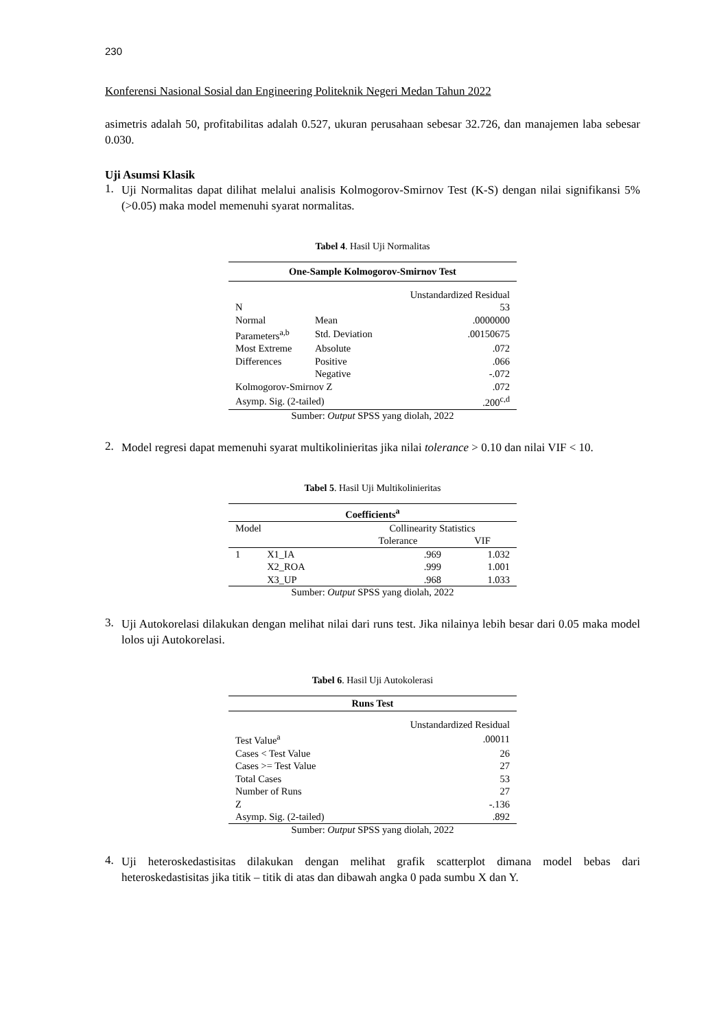230
Konferensi Nasional Sosial dan Engineering Politeknik Negeri Medan Tahun 2022
asimetris adalah 50, profitabilitas adalah 0.527, ukuran perusahaan sebesar 32.726, dan manajemen laba sebesar 0.030.
Uji Asumsi Klasik
1.
Uji Normalitas dapat dilihat melalui analisis Kolmogorov-Smirnov Test (K-S) dengan nilai signifikansi 5% (>0.05) maka model memenuhi syarat normalitas.
Tabel 4. Hasil Uji Normalitas
| One-Sample Kolmogorov-Smirnov Test | | |
| --- | --- | --- |
| | | Unstandardized Residual |
| N | | 53 |
| Normal | Mean | .0000000 |
| Parameters<sup>a,b</sup> | Std. Deviation | .00150675 |
| Most Extreme | Absolute | .072 |
| Differences | Positive | .066 |
| | Negative | -.072 |
| Kolmogorov-Smirnov Z | | .072 |
| Asymp. Sig. (2-tailed) | | .200<sup>c,d</sup> |
Sumber: Output SPSS yang diolah, 2022
2.
Model regresi dapat memenuhi syarat multikolinieritas jika nilai tolerance > 0.10 dan nilai VIF < 10.
Tabel 5. Hasil Uji Multikolinieritas
| Coefficients<sup>a</sup> | | | |
| --- | --- | --- | --- |
| Model | | Collinearity Statistics | |
| | | Tolerance | VIF |
| 1 | X1_IA | .969 | 1.032 |
| | X2_ROA | .999 | 1.001 |
| | X3_UP | .968 | 1.033 |
Sumber: Output SPSS yang diolah, 2022
3.
Uji Autokorelasi dilakukan dengan melihat nilai dari runs test. Jika nilainya lebih besar dari 0.05 maka model lolos uji Autokorelasi.
Tabel 6. Hasil Uji Autokolerasi
| Runs Test | |
| --- | --- |
| | Unstandardized Residual |
| Test Value<sup>a</sup> | .00011 |
| Cases < Test Value | 26 |
| Cases >= Test Value | 27 |
| Total Cases | 53 |
| Number of Runs | 27 |
| Z | -.136 |
| Asymp. Sig. (2-tailed) | .892 |
Sumber: Output SPSS yang diolah, 2022
4.
Uji heteroskedastisitas dilakukan dengan melihat grafik scatterplot dimana model bebas dari heteroskedastisitas jika titik – titik di atas dan dibawah angka 0 pada sumbu X dan Y.